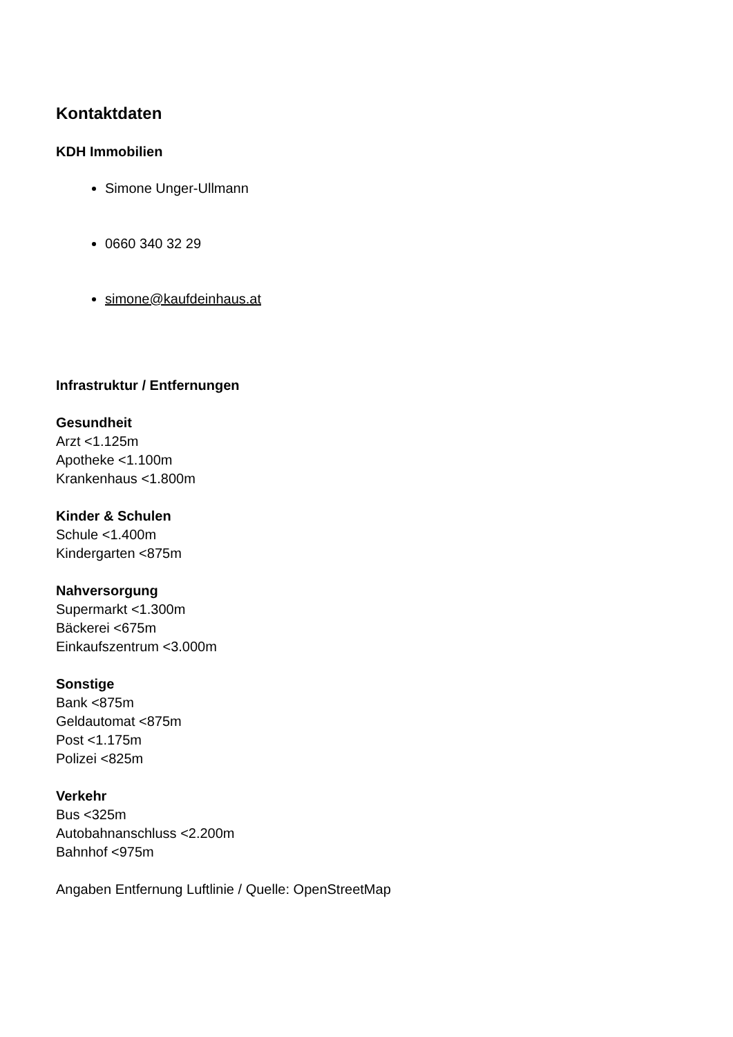Kontaktdaten
KDH Immobilien
Simone Unger-Ullmann
0660 340 32 29
simone@kaufdeinhaus.at
Infrastruktur / Entfernungen
Gesundheit
Arzt <1.125m
Apotheke <1.100m
Krankenhaus <1.800m
Kinder & Schulen
Schule <1.400m
Kindergarten <875m
Nahversorgung
Supermarkt <1.300m
Bäckerei <675m
Einkaufszentrum <3.000m
Sonstige
Bank <875m
Geldautomat <875m
Post <1.175m
Polizei <825m
Verkehr
Bus <325m
Autobahnanschluss <2.200m
Bahnhof <975m
Angaben Entfernung Luftlinie / Quelle: OpenStreetMap